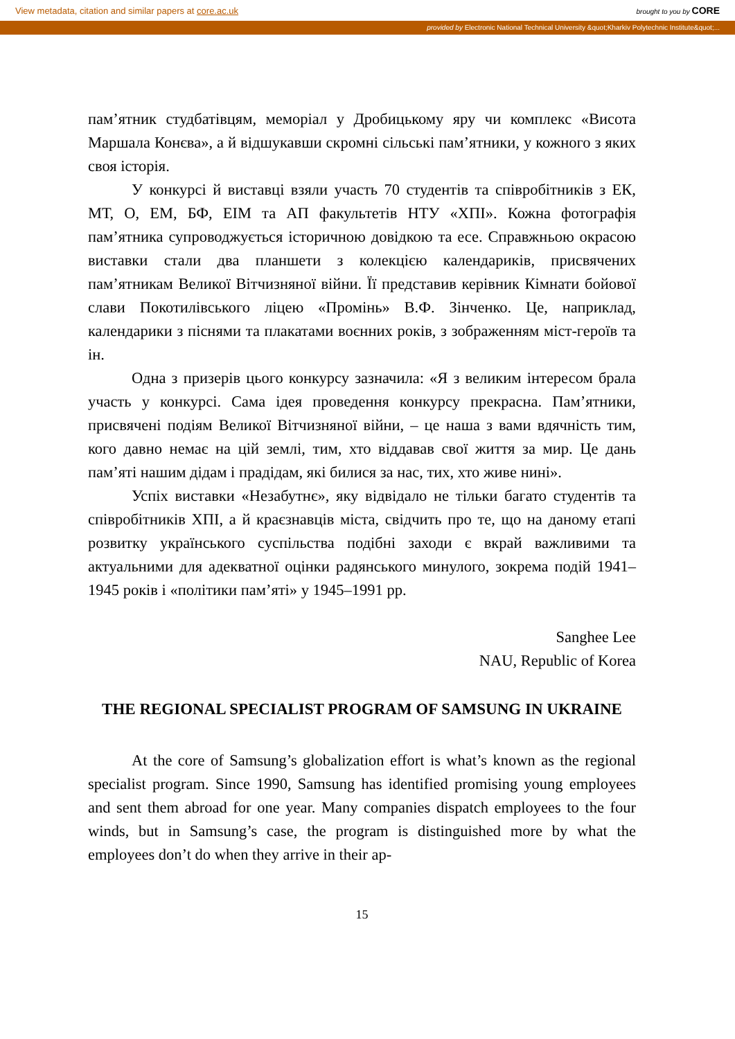View metadata, citation and similar papers at core.ac.uk brought to you by CORE
provided by Electronic National Technical University &quot;Kharkiv Polytechnic Institute&quot;...
пам’ятник студбатівцям, меморіал у Дробицькому яру чи комплекс «Висота Маршала Конєва», а й відшукавши скромні сільські пам’ятники, у кожного з яких своя історія.
У конкурсі й виставці взяли участь 70 студентів та співробітників з ЕК, МТ, О, ЕМ, БФ, ЕІМ та АП факультетів НТУ «ХПІ». Кожна фотографія пам’ятника супроводжується історичною довідкою та есе. Справжньою окрасою виставки стали два планшети з колекцією календариків, присвячених пам’ятникам Великої Вітчизняної війни. Її представив керівник Кімнати бойової слави Покотилівського ліцею «Промінь» В.Ф. Зінченко. Це, наприклад, календарики з піснями та плакатами воєнних років, з зображенням міст-героїв та ін.
Одна з призерів цього конкурсу зазначила: «Я з великим інтересом брала участь у конкурсі. Сама ідея проведення конкурсу прекрасна. Пам’ятники, присвячені подіям Великої Вітчизняної війни, – це наша з вами вдячність тим, кого давно немає на цій землі, тим, хто віддавав свої життя за мир. Це дань пам’яті нашим дідам і прадідам, які билися за нас, тих, хто живе нині».
Успіх виставки «Незабутнє», яку відвідало не тільки багато студентів та співробітників ХПІ, а й краєзнавців міста, свідчить про те, що на даному етапі розвитку українського суспільства подібні заходи є вкрай важливими та актуальними для адекватної оцінки радянського минулого, зокрема подій 1941–1945 років і «політики пам’яті» у 1945–1991 рр.
Sanghee Lee
NAU, Republic of Korea
THE REGIONAL SPECIALIST PROGRAM OF SAMSUNG IN UKRAINE
At the core of Samsung’s globalization effort is what’s known as the regional specialist program. Since 1990, Samsung has identified promising young employees and sent them abroad for one year. Many companies dispatch employees to the four winds, but in Samsung’s case, the program is distinguished more by what the employees don’t do when they arrive in their ap-
15